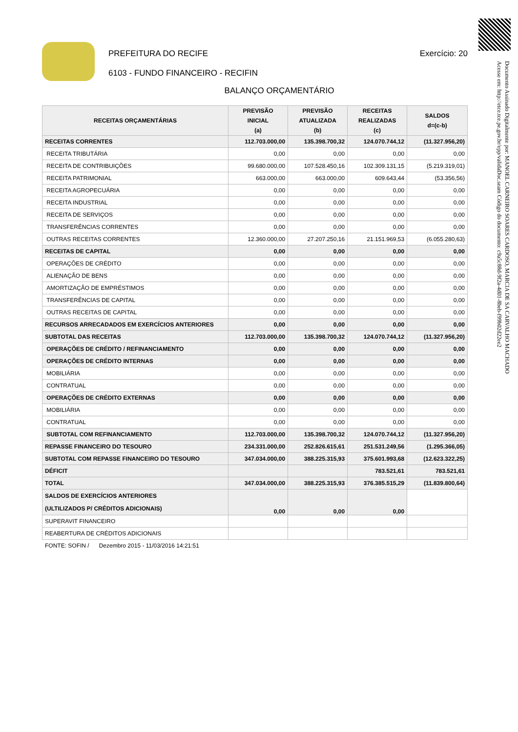Documento Assinado Digitalmente por: MANOEL CARNEIRO SOARES CARDOSO, MARCIA DE SA CARVALHO MACHADO
Acesse em: http://etce.tce.pe.gov.br/epp/validaDoc.seam Código do documento: c9a5c88d-9f2a-4d01-8beb-f99b02d22ee2
PREFEITURA DO RECIFE
6103 - FUNDO FINANCEIRO - RECIFIN
Exercício: 20
BALANÇO ORÇAMENTÁRIO
| RECEITAS ORÇAMENTÁRIAS | PREVISÃO INICIAL (a) | PREVISÃO ATUALIZADA (b) | RECEITAS REALIZADAS (c) | SALDOS d=(c-b) |
| --- | --- | --- | --- | --- |
| RECEITAS CORRENTES | 112.703.000,00 | 135.398.700,32 | 124.070.744,12 | (11.327.956,20) |
| RECEITA TRIBUTÁRIA | 0,00 | 0,00 | 0,00 | 0,00 |
| RECEITA DE CONTRIBUIÇÕES | 99.680.000,00 | 107.528.450,16 | 102.309.131,15 | (5.219.319,01) |
| RECEITA PATRIMONIAL | 663.000,00 | 663.000,00 | 609.643,44 | (53.356,56) |
| RECEITA AGROPECUÁRIA | 0,00 | 0,00 | 0,00 | 0,00 |
| RECEITA INDUSTRIAL | 0,00 | 0,00 | 0,00 | 0,00 |
| RECEITA DE SERVIÇOS | 0,00 | 0,00 | 0,00 | 0,00 |
| TRANSFERÊNCIAS CORRENTES | 0,00 | 0,00 | 0,00 | 0,00 |
| OUTRAS RECEITAS CORRENTES | 12.360.000,00 | 27.207.250,16 | 21.151.969,53 | (6.055.280,63) |
| RECEITAS DE CAPITAL | 0,00 | 0,00 | 0,00 | 0,00 |
| OPERAÇÕES DE CRÉDITO | 0,00 | 0,00 | 0,00 | 0,00 |
| ALIENAÇÃO DE BENS | 0,00 | 0,00 | 0,00 | 0,00 |
| AMORTIZAÇÃO DE EMPRÉSTIMOS | 0,00 | 0,00 | 0,00 | 0,00 |
| TRANSFERÊNCIAS DE CAPITAL | 0,00 | 0,00 | 0,00 | 0,00 |
| OUTRAS RECEITAS DE CAPITAL | 0,00 | 0,00 | 0,00 | 0,00 |
| RECURSOS ARRECADADOS EM EXERCÍCIOS ANTERIORES | 0,00 | 0,00 | 0,00 | 0,00 |
| SUBTOTAL DAS RECEITAS | 112.703.000,00 | 135.398.700,32 | 124.070.744,12 | (11.327.956,20) |
| OPERAÇÕES DE CRÉDITO / REFINANCIAMENTO | 0,00 | 0,00 | 0,00 | 0,00 |
| OPERAÇÕES DE CRÉDITO INTERNAS | 0,00 | 0,00 | 0,00 | 0,00 |
| MOBILIÁRIA | 0,00 | 0,00 | 0,00 | 0,00 |
| CONTRATUAL | 0,00 | 0,00 | 0,00 | 0,00 |
| OPERAÇÕES DE CRÉDITO EXTERNAS | 0,00 | 0,00 | 0,00 | 0,00 |
| MOBILIÁRIA | 0,00 | 0,00 | 0,00 | 0,00 |
| CONTRATUAL | 0,00 | 0,00 | 0,00 | 0,00 |
| SUBTOTAL COM REFINANCIAMENTO | 112.703.000,00 | 135.398.700,32 | 124.070.744,12 | (11.327.956,20) |
| REPASSE FINANCEIRO DO TESOURO | 234.331.000,00 | 252.826.615,61 | 251.531.249,56 | (1.295.366,05) |
| SUBTOTAL COM REPASSE FINANCEIRO DO TESOURO | 347.034.000,00 | 388.225.315,93 | 375.601.993,68 | (12.623.322,25) |
| DÉFICIT | | | 783.521,61 | 783.521,61 |
| TOTAL | 347.034.000,00 | 388.225.315,93 | 376.385.515,29 | (11.839.800,64) |
| SALDOS DE EXERCÍCIOS ANTERIORES (ULTILIZADOS P/ CRÉDITOS ADICIONAIS) | 0,00 | 0,00 | 0,00 | |
| SUPERAVIT FINANCEIRO | | | | |
| REABERTURA DE CRÉDITOS ADICIONAIS | | | | |
FONTE: SOFIN / Dezembro 2015 - 11/03/2016 14:21:51